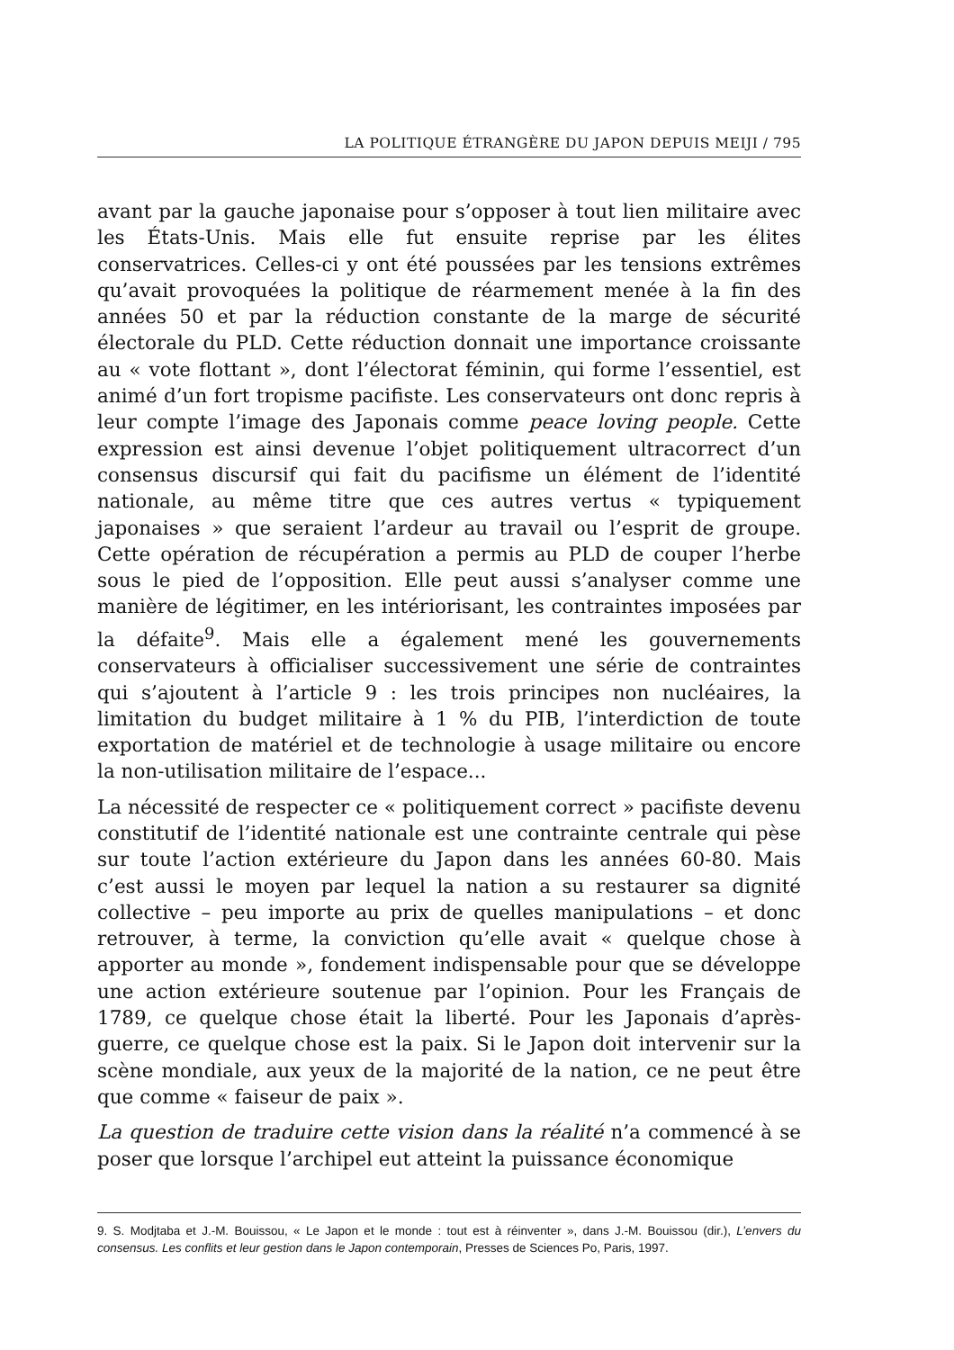LA POLITIQUE ÉTRANGÈRE DU JAPON DEPUIS MEIJI / 795
avant par la gauche japonaise pour s’opposer à tout lien militaire avec les États-Unis. Mais elle fut ensuite reprise par les élites conservatrices. Celles-ci y ont été poussées par les tensions extrêmes qu’avait provoquées la politique de réarmement menée à la fin des années 50 et par la réduction constante de la marge de sécurité électorale du PLD. Cette réduction donnait une importance croissante au « vote flottant », dont l’électorat féminin, qui forme l’essentiel, est animé d’un fort tropisme pacifiste. Les conservateurs ont donc repris à leur compte l’image des Japonais comme peace loving people. Cette expression est ainsi devenue l’objet politiquement ultracorrect d’un consensus discursif qui fait du pacifisme un élément de l’identité nationale, au même titre que ces autres vertus « typiquement japonaises » que seraient l’ardeur au travail ou l’esprit de groupe. Cette opération de récupération a permis au PLD de couper l’herbe sous le pied de l’opposition. Elle peut aussi s’analyser comme une manière de légitimer, en les intériorisant, les contraintes imposées par la défaite<sup>9</sup>. Mais elle a également mené les gouvernements conservateurs à officialiser successivement une série de contraintes qui s’ajoutent à l’article 9 : les trois principes non nucléaires, la limitation du budget militaire à 1 % du PIB, l’interdiction de toute exportation de matériel et de technologie à usage militaire ou encore la non-utilisation militaire de l’espace...
La nécessité de respecter ce « politiquement correct » pacifiste devenu constitutif de l’identité nationale est une contrainte centrale qui pèse sur toute l’action extérieure du Japon dans les années 60-80. Mais c’est aussi le moyen par lequel la nation a su restaurer sa dignité collective – peu importe au prix de quelles manipulations – et donc retrouver, à terme, la conviction qu’elle avait « quelque chose à apporter au monde », fondement indispensable pour que se développe une action extérieure soutenue par l’opinion. Pour les Français de 1789, ce quelque chose était la liberté. Pour les Japonais d’après-guerre, ce quelque chose est la paix. Si le Japon doit intervenir sur la scène mondiale, aux yeux de la majorité de la nation, ce ne peut être que comme « faiseur de paix ».
La question de traduire cette vision dans la réalité n’a commencé à se poser que lorsque l’archipel eut atteint la puissance économique
9. S. Modjtaba et J.-M. Bouissou, « Le Japon et le monde : tout est à réinventer », dans J.-M. Bouissou (dir.), L’envers du consensus. Les conflits et leur gestion dans le Japon contemporain, Presses de Sciences Po, Paris, 1997.